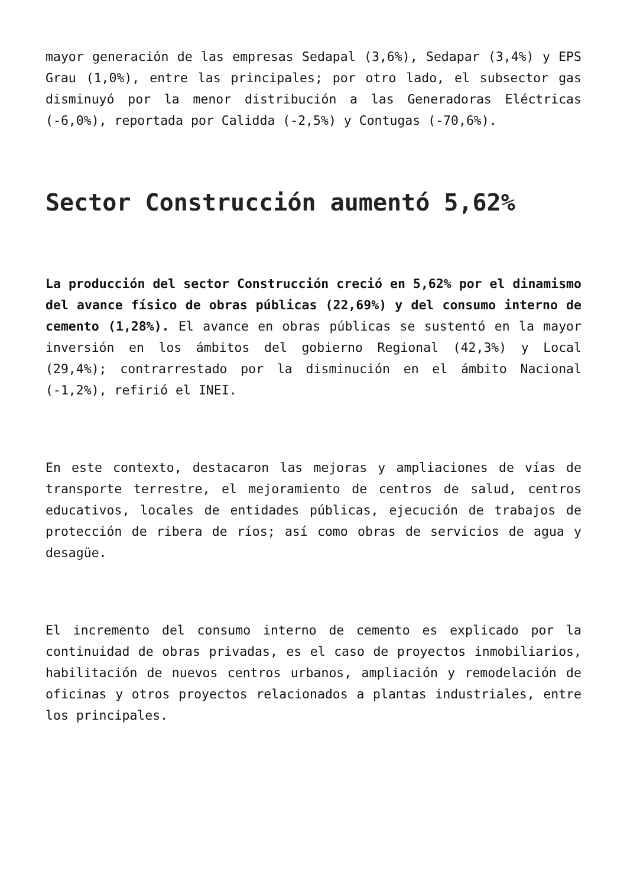mayor generación de las empresas Sedapal (3,6%), Sedapar (3,4%) y EPS Grau (1,0%), entre las principales; por otro lado, el subsector gas disminuyó por la menor distribución a las Generadoras Eléctricas (-6,0%), reportada por Calidda (-2,5%) y Contugas (-70,6%).
Sector Construcción aumentó 5,62%
La producción del sector Construcción creció en 5,62% por el dinamismo del avance físico de obras públicas (22,69%) y del consumo interno de cemento (1,28%). El avance en obras públicas se sustentó en la mayor inversión en los ámbitos del gobierno Regional (42,3%) y Local (29,4%); contrarrestado por la disminución en el ámbito Nacional (-1,2%), refirió el INEI.
En este contexto, destacaron las mejoras y ampliaciones de vías de transporte terrestre, el mejoramiento de centros de salud, centros educativos, locales de entidades públicas, ejecución de trabajos de protección de ribera de ríos; así como obras de servicios de agua y desagüe.
El incremento del consumo interno de cemento es explicado por la continuidad de obras privadas, es el caso de proyectos inmobiliarios, habilitación de nuevos centros urbanos, ampliación y remodelación de oficinas y otros proyectos relacionados a plantas industriales, entre los principales.